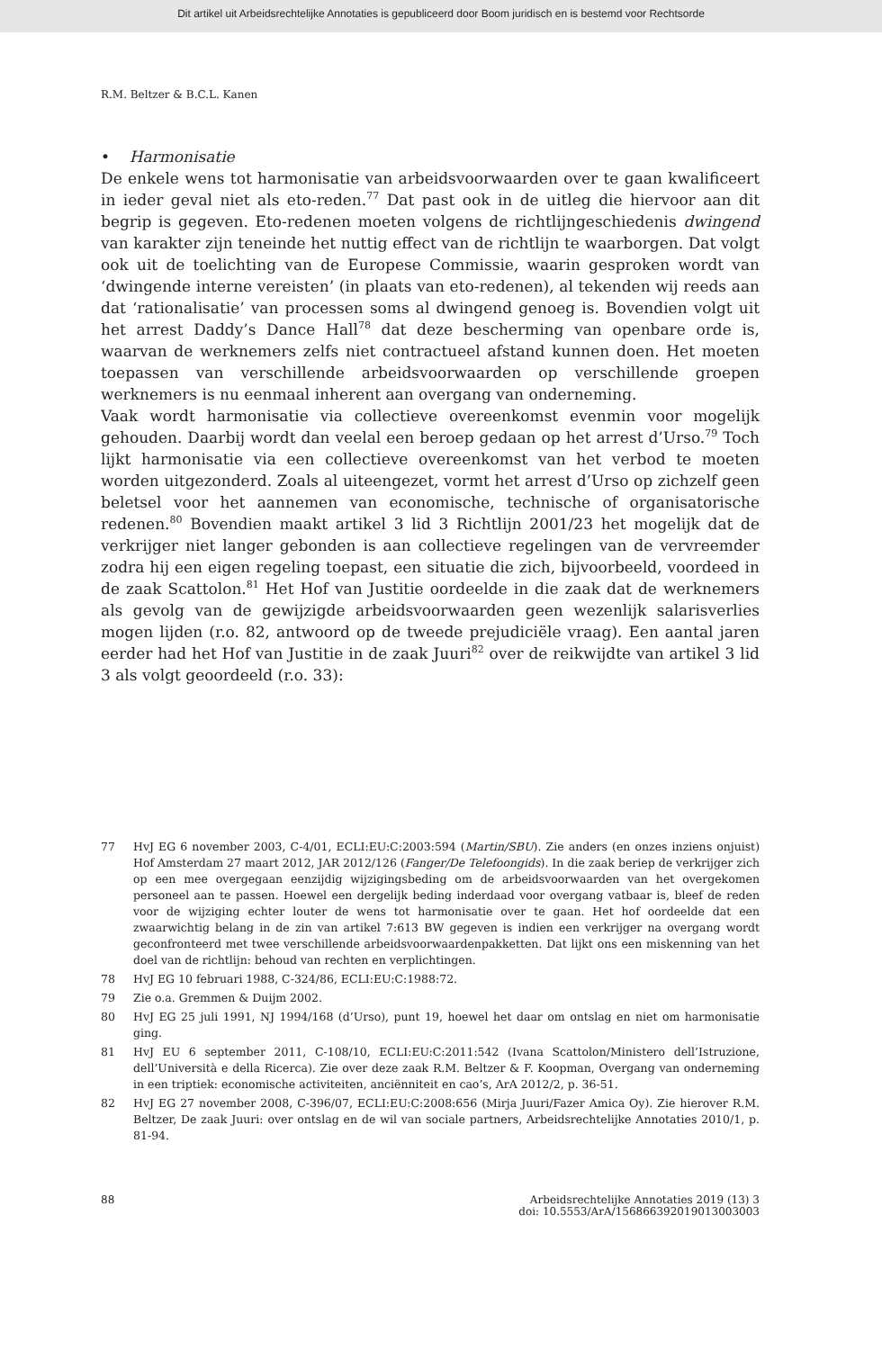Dit artikel uit Arbeidsrechtelijke Annotaties is gepubliceerd door Boom juridisch en is bestemd voor Rechtsorde
R.M. Beltzer & B.C.L. Kanen
• Harmonisatie
De enkele wens tot harmonisatie van arbeidsvoorwaarden over te gaan kwalificeert in ieder geval niet als eto-reden.<sup>77</sup> Dat past ook in de uitleg die hiervoor aan dit begrip is gegeven. Eto-redenen moeten volgens de richtlijngeschiedenis dwingend van karakter zijn teneinde het nuttig effect van de richtlijn te waarborgen. Dat volgt ook uit de toelichting van de Europese Commissie, waarin gesproken wordt van ‘dwingende interne vereisten’ (in plaats van eto-redenen), al tekenden wij reeds aan dat ‘rationalisatie’ van processen soms al dwingend genoeg is. Bovendien volgt uit het arrest Daddy’s Dance Hall<sup>78</sup> dat deze bescherming van openbare orde is, waarvan de werknemers zelfs niet contractueel afstand kunnen doen. Het moeten toepassen van verschillende arbeidsvoorwaarden op verschillende groepen werknemers is nu eenmaal inherent aan overgang van onderneming.
Vaak wordt harmonisatie via collectieve overeenkomst evenmin voor mogelijk gehouden. Daarbij wordt dan veelal een beroep gedaan op het arrest d’Urso.<sup>79</sup> Toch lijkt harmonisatie via een collectieve overeenkomst van het verbod te moeten worden uitgezonderd. Zoals al uiteengezet, vormt het arrest d’Urso op zichzelf geen beletsel voor het aannemen van economische, technische of organisatorische redenen.<sup>80</sup> Bovendien maakt artikel 3 lid 3 Richtlijn 2001/23 het mogelijk dat de verkrijger niet langer gebonden is aan collectieve regelingen van de vervreemder zodra hij een eigen regeling toepast, een situatie die zich, bijvoorbeeld, voordeed in de zaak Scattolon.<sup>81</sup> Het Hof van Justitie oordeelde in die zaak dat de werknemers als gevolg van de gewijzigde arbeidsvoorwaarden geen wezenlijk salarisverlies mogen lijden (r.o. 82, antwoord op de tweede prejudiciële vraag). Een aantal jaren eerder had het Hof van Justitie in de zaak Juuri<sup>82</sup> over de reikwijdte van artikel 3 lid 3 als volgt geoordeeld (r.o. 33):
77 HvJ EG 6 november 2003, C-4/01, ECLI:EU:C:2003:594 (Martin/SBU). Zie anders (en onzes inziens onjuist) Hof Amsterdam 27 maart 2012, JAR 2012/126 (Fanger/De Telefoongids). In die zaak beriep de verkrijger zich op een mee overgegaan eenzijdig wijzigingsbeding om de arbeidsvoorwaarden van het overgekomen personeel aan te passen. Hoewel een dergelijk beding inderdaad voor overgang vatbaar is, bleef de reden voor de wijziging echter louter de wens tot harmonisatie over te gaan. Het hof oordeelde dat een zwaarwichtig belang in de zin van artikel 7:613 BW gegeven is indien een verkrijger na overgang wordt geconfronteerd met twee verschillende arbeidsvoorwaardenpakketten. Dat lijkt ons een miskenning van het doel van de richtlijn: behoud van rechten en verplichtingen.
78 HvJ EG 10 februari 1988, C-324/86, ECLI:EU:C:1988:72.
79 Zie o.a. Gremmen & Duijm 2002.
80 HvJ EG 25 juli 1991, NJ 1994/168 (d’Urso), punt 19, hoewel het daar om ontslag en niet om harmonisatie ging.
81 HvJ EU 6 september 2011, C-108/10, ECLI:EU:C:2011:542 (Ivana Scattolon/Ministero dell’Istruzione, dell’Università e della Ricerca). Zie over deze zaak R.M. Beltzer & F. Koopman, Overgang van onderneming in een triptiek: economische activiteiten, anciënniteit en cao’s, ArA 2012/2, p. 36-51.
82 HvJ EG 27 november 2008, C-396/07, ECLI:EU:C:2008:656 (Mirja Juuri/Fazer Amica Oy). Zie hierover R.M. Beltzer, De zaak Juuri: over ontslag en de wil van sociale partners, Arbeidsrechtelijke Annotaties 2010/1, p. 81-94.
88 Arbeidsrechtelijke Annotaties 2019 (13) 3
doi: 10.5553/ArA/156866392019013003003